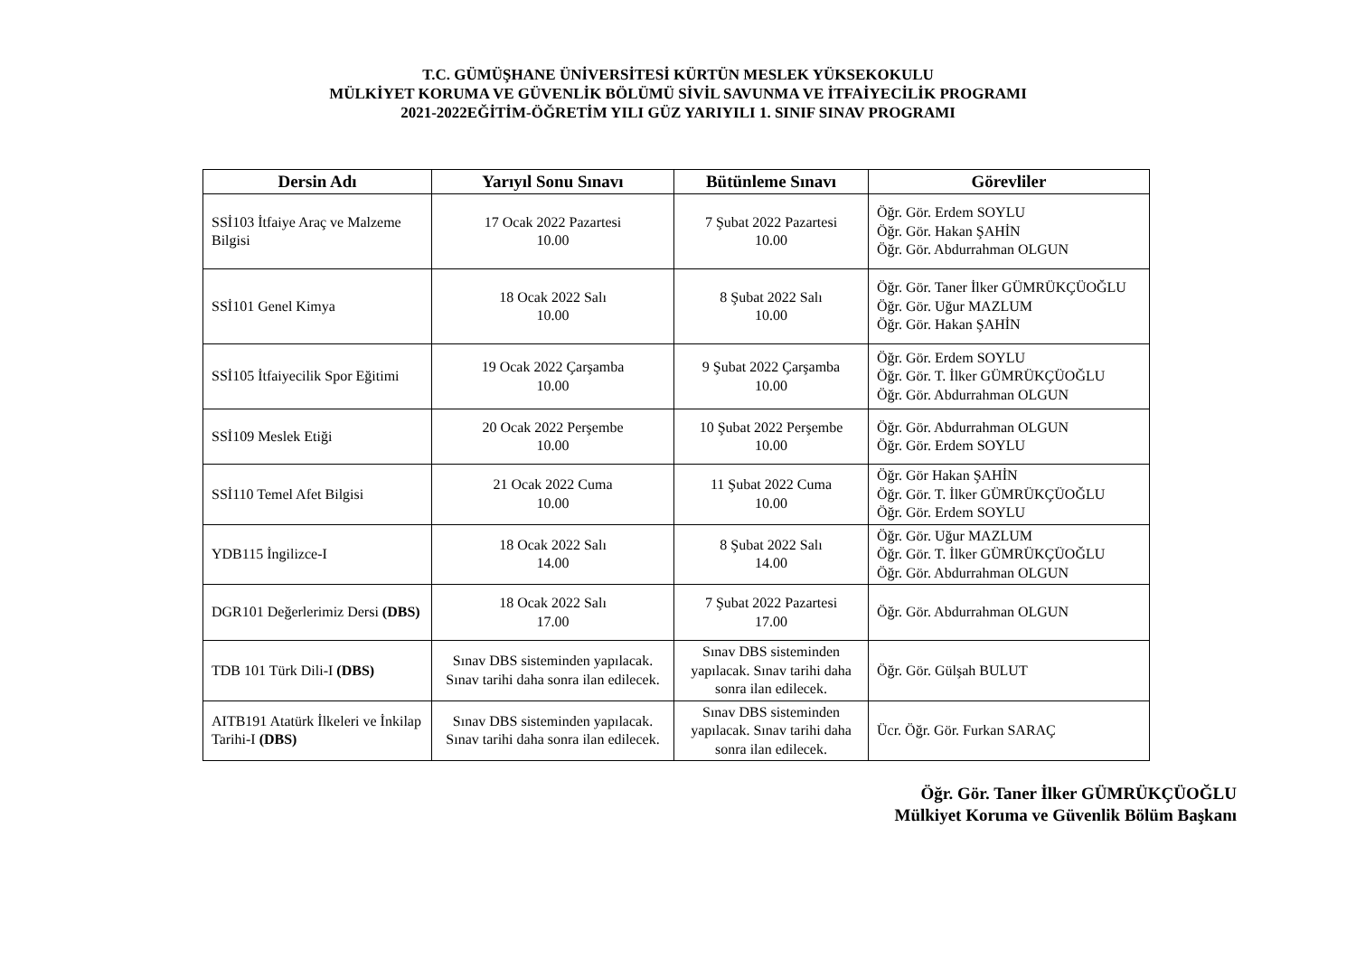T.C. GÜMÜŞHANE ÜNİVERSİTESİ KÜRTÜN MESLEK YÜKSEKOKULU
MÜLKİYET KORUMA VE GÜVENLİK BÖLÜMÜ SİVİL SAVUNMA VE İTFAİYECİLİK PROGRAMI
2021-2022EĞİTİM-ÖĞRETİM YILI GÜZ YARIYILI 1. SINIF SINAV PROGRAMI
| Dersin Adı | Yarıyıl Sonu Sınavı | Bütünleme Sınavı | Görevliler |
| --- | --- | --- | --- |
| SSİ103 İtfaiye Araç ve Malzeme Bilgisi | 17 Ocak 2022 Pazartesi 10.00 | 7 Şubat 2022 Pazartesi 10.00 | Öğr. Gör. Erdem SOYLU Öğr. Gör. Hakan ŞAHİN Öğr. Gör. Abdurrahman OLGUN |
| SSİ101 Genel Kimya | 18 Ocak 2022 Salı 10.00 | 8 Şubat 2022 Salı 10.00 | Öğr. Gör. Taner İlker GÜMRÜKÇÜOĞLU Öğr. Gör. Uğur MAZLUM Öğr. Gör. Hakan ŞAHİN |
| SSİ105 İtfaiyecilik Spor Eğitimi | 19 Ocak 2022 Çarşamba 10.00 | 9 Şubat 2022 Çarşamba 10.00 | Öğr. Gör. Erdem SOYLU Öğr. Gör. T. İlker GÜMRÜKÇÜOĞLU Öğr. Gör. Abdurrahman OLGUN |
| SSİ109 Meslek Etiği | 20 Ocak 2022 Perşembe 10.00 | 10 Şubat 2022 Perşembe 10.00 | Öğr. Gör. Abdurrahman OLGUN Öğr. Gör. Erdem SOYLU |
| SSİ110 Temel Afet Bilgisi | 21 Ocak 2022 Cuma 10.00 | 11 Şubat 2022 Cuma 10.00 | Öğr. Gör Hakan ŞAHİN Öğr. Gör. T. İlker GÜMRÜKÇÜOĞLU Öğr. Gör. Erdem SOYLU |
| YDB115 İngilizce-I | 18 Ocak 2022 Salı 14.00 | 8 Şubat 2022 Salı 14.00 | Öğr. Gör. Uğur MAZLUM Öğr. Gör. T. İlker GÜMRÜKÇÜOĞLU Öğr. Gör. Abdurrahman OLGUN |
| DGR101 Değerlerimiz Dersi (DBS) | 18 Ocak 2022 Salı 17.00 | 7 Şubat 2022 Pazartesi 17.00 | Öğr. Gör. Abdurrahman OLGUN |
| TDB 101 Türk Dili-I (DBS) | Sınav DBS sisteminden yapılacak. Sınav tarihi daha sonra ilan edilecek. | Sınav DBS sisteminden yapılacak. Sınav tarihi daha sonra ilan edilecek. | Öğr. Gör. Gülşah BULUT |
| AITB191 Atatürk İlkeleri ve İnkilap Tarihi-I (DBS) | Sınav DBS sisteminden yapılacak. Sınav tarihi daha sonra ilan edilecek. | Sınav DBS sisteminden yapılacak. Sınav tarihi daha sonra ilan edilecek. | Ücr. Öğr. Gör. Furkan SARAÇ |
Öğr. Gör. Taner İlker GÜMRÜKÇÜOĞLU
Mülkiyet Koruma ve Güvenlik Bölüm Başkanı